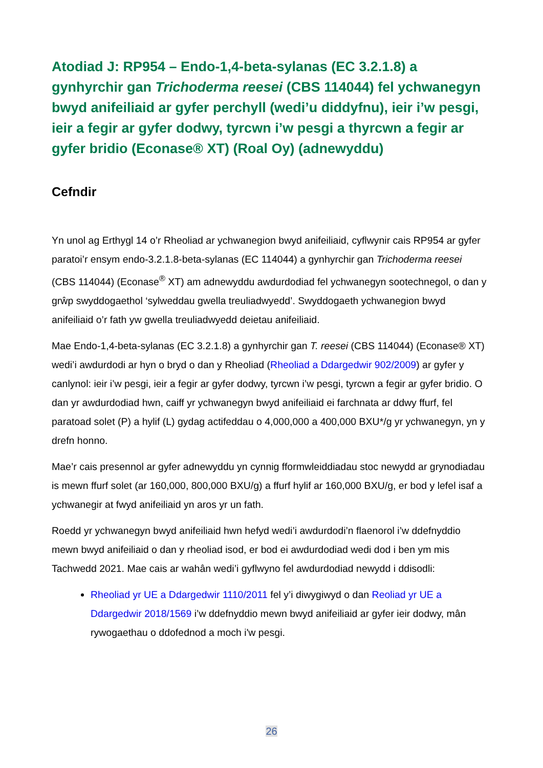Atodiad J: RP954 – Endo-1,4-beta-sylanas (EC 3.2.1.8) a gynhyrchir gan Trichoderma reesei (CBS 114044) fel ychwanegyn bwyd anifeiliaid ar gyfer perchyll (wedi’u diddyfnu), ieir i’w pesgi, ieir a fegir ar gyfer dodwy, tyrcwn i’w pesgi a thyrcwn a fegir ar gyfer bridio (Econase® XT) (Roal Oy) (adnewyddu)
Cefndir
Yn unol ag Erthygl 14 o’r Rheoliad ar ychwanegion bwyd anifeiliaid, cyflwynir cais RP954 ar gyfer paratoi’r ensym endo-3.2.1.8-beta-sylanas (EC 114044) a gynhyrchir gan Trichoderma reesei (CBS 114044) (Econase<sup>®</sup> XT) am adnewyddu awdurdodiad fel ychwanegyn sootechnegol, o dan y grŵp swyddogaethol ‘sylweddau gwella treuliadwyedd’. Swyddogaeth ychwanegion bwyd anifeiliaid o’r fath yw gwella treuliadwyedd deietau anifeiliaid.
Mae Endo-1,4-beta-sylanas (EC 3.2.1.8) a gynhyrchir gan T. reesei (CBS 114044) (Econase® XT) wedi’i awdurdodi ar hyn o bryd o dan y Rheoliad (Rheoliad a Ddargedwir 902/2009) ar gyfer y canlynol: ieir i’w pesgi, ieir a fegir ar gyfer dodwy, tyrcwn i’w pesgi, tyrcwn a fegir ar gyfer bridio. O dan yr awdurdodiad hwn, caiff yr ychwanegyn bwyd anifeiliaid ei farchnata ar ddwy ffurf, fel paratoad solet (P) a hylif (L) gydag actifeddau o 4,000,000 a 400,000 BXU*/g yr ychwanegyn, yn y drefn honno.
Mae’r cais presennol ar gyfer adnewyddu yn cynnig fformwleiddiadau stoc newydd ar grynodiadau is mewn ffurf solet (ar 160,000, 800,000 BXU/g) a ffurf hylif ar 160,000 BXU/g, er bod y lefel isaf a ychwanegir at fwyd anifeiliaid yn aros yr un fath.
Roedd yr ychwanegyn bwyd anifeiliaid hwn hefyd wedi’i awdurdodi’n flaenorol i’w ddefnyddio mewn bwyd anifeiliaid o dan y rheoliad isod, er bod ei awdurdodiad wedi dod i ben ym mis Tachwedd 2021. Mae cais ar wahân wedi’i gyflwyno fel awdurdodiad newydd i ddisodli:
Rheoliad yr UE a Ddargedwir 1110/2011 fel y’i diwygiwyd o dan Reoliad yr UE a Ddargedwir 2018/1569 i’w ddefnyddio mewn bwyd anifeiliaid ar gyfer ieir dodwy, mân rywogaethau o ddofednod a moch i'w pesgi.
26